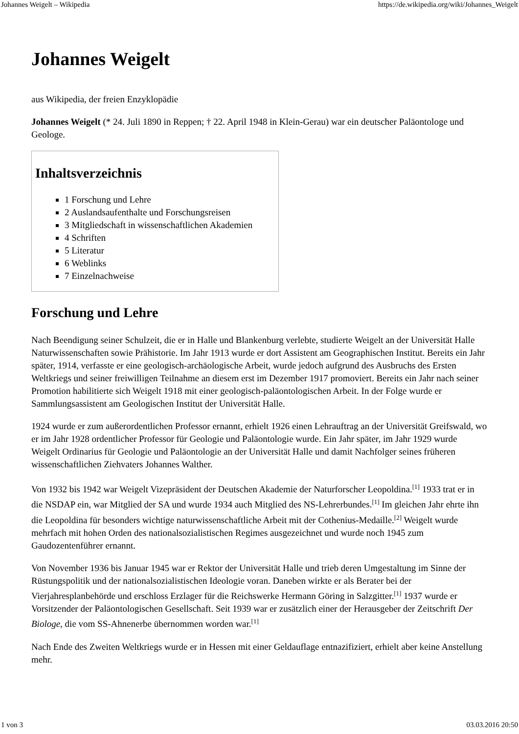Johannes Weigelt – Wikipedia https://de.wikipedia.org/wiki/Johannes_Weigelt
Johannes Weigelt
aus Wikipedia, der freien Enzyklopädie
Johannes Weigelt (* 24. Juli 1890 in Reppen; † 22. April 1948 in Klein-Gerau) war ein deutscher Paläontologe und Geologe.
Inhaltsverzeichnis
1 Forschung und Lehre
2 Auslandsaufenthalte und Forschungsreisen
3 Mitgliedschaft in wissenschaftlichen Akademien
4 Schriften
5 Literatur
6 Weblinks
7 Einzelnachweise
Forschung und Lehre
Nach Beendigung seiner Schulzeit, die er in Halle und Blankenburg verlebte, studierte Weigelt an der Universität Halle Naturwissenschaften sowie Prähistorie. Im Jahr 1913 wurde er dort Assistent am Geographischen Institut. Bereits ein Jahr später, 1914, verfasste er eine geologisch-archäologische Arbeit, wurde jedoch aufgrund des Ausbruchs des Ersten Weltkriegs und seiner freiwilligen Teilnahme an diesem erst im Dezember 1917 promoviert. Bereits ein Jahr nach seiner Promotion habilitierte sich Weigelt 1918 mit einer geologisch-paläontologischen Arbeit. In der Folge wurde er Sammlungsassistent am Geologischen Institut der Universität Halle.
1924 wurde er zum außerordentlichen Professor ernannt, erhielt 1926 einen Lehrauftrag an der Universität Greifswald, wo er im Jahr 1928 ordentlicher Professor für Geologie und Paläontologie wurde. Ein Jahr später, im Jahr 1929 wurde Weigelt Ordinarius für Geologie und Paläontologie an der Universität Halle und damit Nachfolger seines früheren wissenschaftlichen Ziehvaters Johannes Walther.
Von 1932 bis 1942 war Weigelt Vizepräsident der Deutschen Akademie der Naturforscher Leopoldina.<sup>[1]</sup> 1933 trat er in die NSDAP ein, war Mitglied der SA und wurde 1934 auch Mitglied des NS-Lehrerbundes.<sup>[1]</sup> Im gleichen Jahr ehrte ihn die Leopoldina für besonders wichtige naturwissenschaftliche Arbeit mit der Cothenius-Medaille.<sup>[2]</sup> Weigelt wurde mehrfach mit hohen Orden des nationalsozialistischen Regimes ausgezeichnet und wurde noch 1945 zum Gaudozentenführer ernannt.
Von November 1936 bis Januar 1945 war er Rektor der Universität Halle und trieb deren Umgestaltung im Sinne der Rüstungspolitik und der nationalsozialistischen Ideologie voran. Daneben wirkte er als Berater bei der Vierjahresplanbehörde und erschloss Erzlager für die Reichswerke Hermann Göring in Salzgitter.<sup>[1]</sup> 1937 wurde er Vorsitzender der Paläontologischen Gesellschaft. Seit 1939 war er zusätzlich einer der Herausgeber der Zeitschrift Der Biologe, die vom SS-Ahnenerbe übernommen worden war.<sup>[1]</sup>
Nach Ende des Zweiten Weltkriegs wurde er in Hessen mit einer Geldauflage entnazifiziert, erhielt aber keine Anstellung mehr.
1 von 3 03.03.2016 20:50